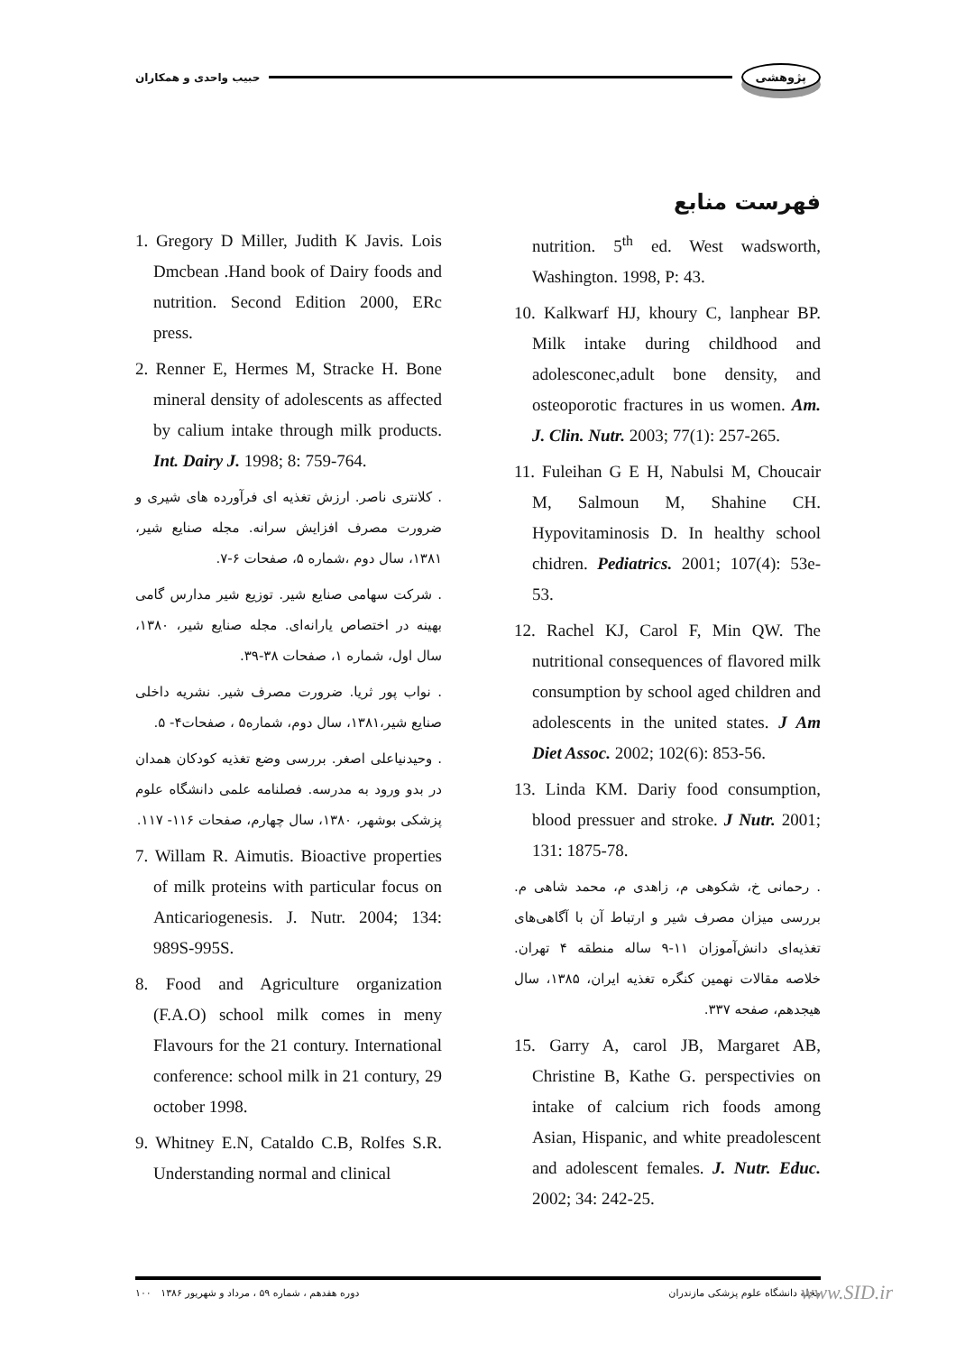پژوهشی حبیب واحدی و همکاران
فهرست منابع
1. Gregory D Miller, Judith K Javis. Lois Dmcbean .Hand book of Dairy foods and nutrition. Second Edition 2000, ERc press.
2. Renner E, Hermes M, Stracke H. Bone mineral density of adolescents as affected by calium intake through milk products. Int. Dairy J. 1998; 8: 759-764.
. کلانتری ناصر. ارزش تغذیه ای فرآورده های شیری و ضرورت مصرف افزایش سرانه. مجله صنایع شیر، ۱۳۸۱، سال دوم ،شماره ۵، صفحات ۶-۷.
. شرکت سهامی صنایع شیر. توزیع شیر مدارس گامی بهینه در اختصاص یارانه‌ای. مجله صنایع شیر، ۱۳۸۰، سال اول، شماره ۱، صفحات ۳۸-۳۹.
. نواب پور ثریا. ضرورت مصرف شیر. نشریه داخلی صنایع شیر،۱۳۸۱، سال دوم، شماره۵ ، صفحات۴- ۵.
. وحیدنیاعلی اصغر. بررسی وضع تغذیه کودکان همدان در بدو ورود به مدرسه. فصلنامه علمی دانشگاه علوم پزشکی بوشهر، ۱۳۸۰، سال چهارم، صفحات ۱۱۶- ۱۱۷.
7. Willam R. Aimutis. Bioactive properties of milk proteins with particular focus on Anticariogenesis. J. Nutr. 2004; 134: 989S-995S.
8. Food and Agriculture organization (F.A.O) school milk comes in meny Flavours for the 21 contury. International conference: school milk in 21 contury, 29 october 1998.
9. Whitney E.N, Cataldo C.B, Rolfes S.R. Understanding normal and clinical
nutrition. 5<sup>th</sup> ed. West wadsworth, Washington. 1998, P: 43.
10. Kalkwarf HJ, khoury C, lanphear BP. Milk intake during childhood and adolesconec,adult bone density, and osteoporotic fractures in us women. Am. J. Clin. Nutr. 2003; 77(1): 257-265.
11. Fuleihan G E H, Nabulsi M, Choucair M, Salmoun M, Shahine CH. Hypovitaminosis D. In healthy school chidren. Pediatrics. 2001; 107(4): 53e-53.
12. Rachel KJ, Carol F, Min QW. The nutritional consequences of flavored milk consumption by school aged children and adolescents in the united states. J Am Diet Assoc. 2002; 102(6): 853-56.
13. Linda KM. Dariy food consumption, blood pressuer and stroke. J Nutr. 2001; 131: 1875-78.
. رحمانی خ، شکوهی م، زاهدی م، محمد شاهی م. بررسی میزان مصرف شیر و ارتباط آن با آگاهی‌های تغذیه‌ای دانش‌آموزان ۱۱-۹ ساله منطقه ۴ تهران. خلاصه مقالات نهمین کنگره تغذیه ایران، ۱۳۸۵، سال هیجدهم، صفحه ۳۳۷.
15. Garry A, carol JB, Margaret AB, Christine B, Kathe G. perspectivies on intake of calcium rich foods among Asian, Hispanic, and white preadolescent and adolescent females. J. Nutr. Educ. 2002; 34: 242-25.
۱۰۰ دوره هفدهم ، شماره ۵۹ ، مرداد و شهریور ۱۳۸۶ مجله دانشگاه علوم پزشکی مازندران www.SID.ir